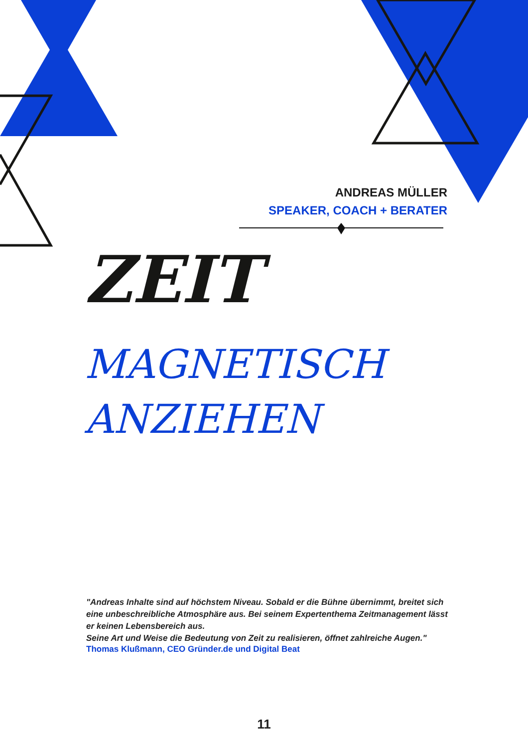ANDREAS MÜLLER
SPEAKER, COACH + BERATER
ZEIT
MAGNETISCH
ANZIEHEN
"Andreas Inhalte sind auf höchstem Niveau. Sobald er die Bühne übernimmt, breitet sich eine unbeschreibliche Atmosphäre aus. Bei seinem Expertenthema Zeitmanagement lässt er keinen Lebensbereich aus.
Seine Art und Weise die Bedeutung von Zeit zu realisieren, öffnet zahlreiche Augen."
Thomas Klußmann, CEO Gründer.de und Digital Beat
11